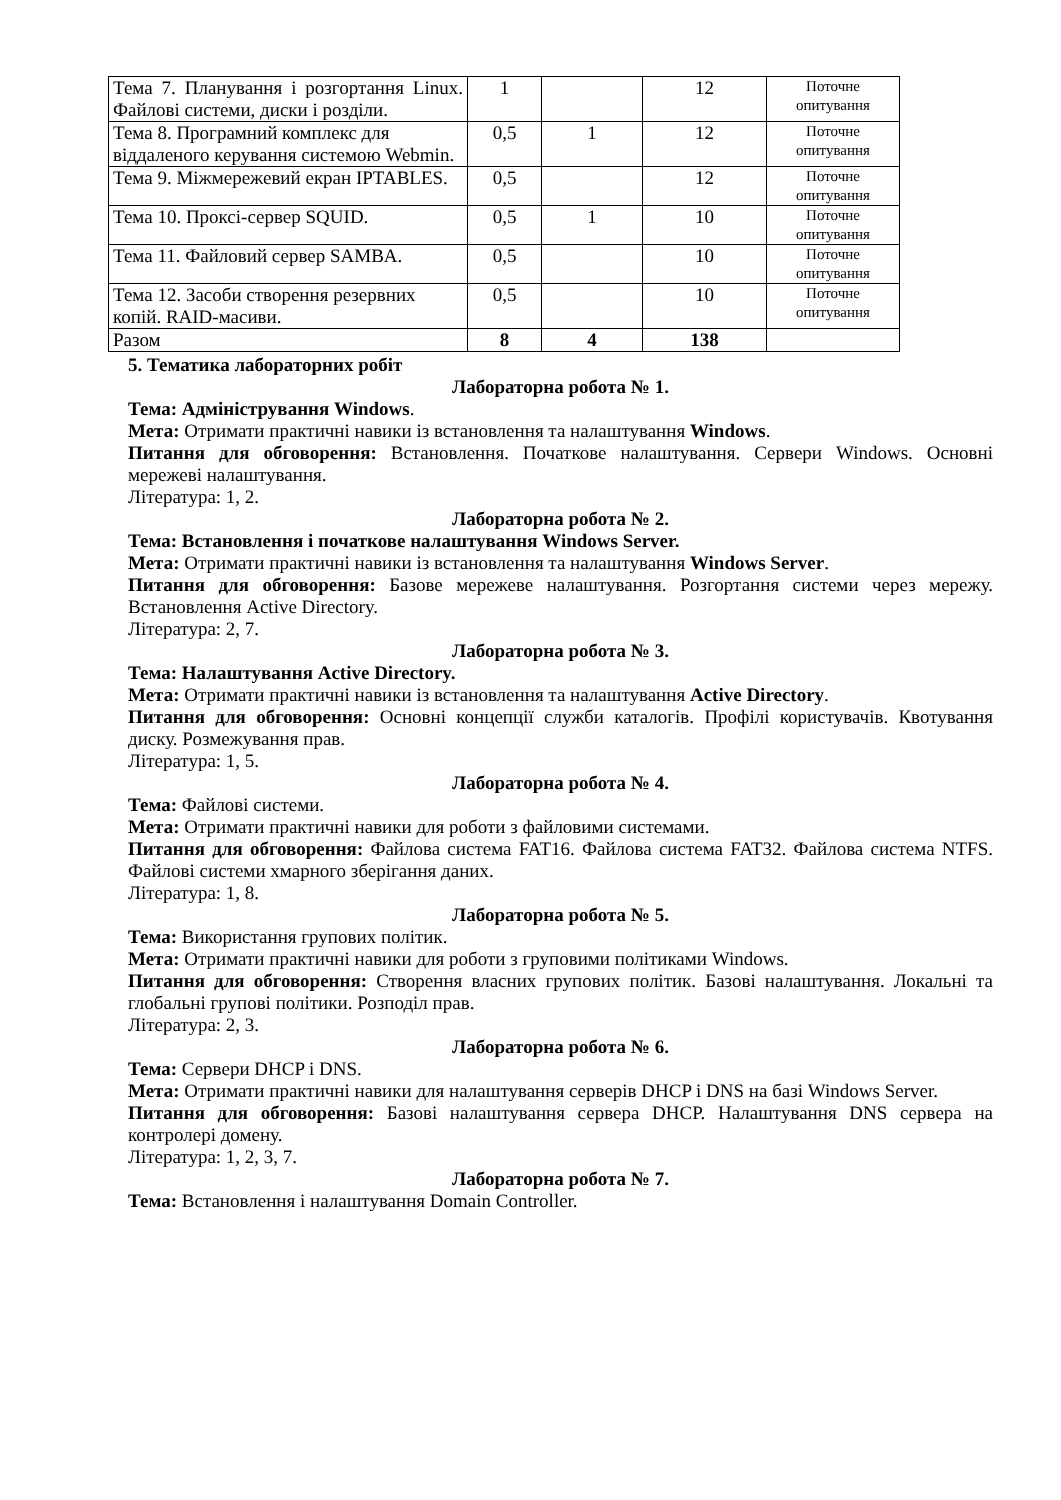| Тема 7. Планування і розгортання Linux. Файлові системи, диски і розділи. | 1 | | 12 | Поточне опитування |
| Тема 8. Програмний комплекс для віддаленого керування системою Webmin. | 0,5 | 1 | 12 | Поточне опитування |
| Тема 9. Міжмережевий екран IPTABLES. | 0,5 | | 12 | Поточне опитування |
| Тема 10. Проксі-сервер SQUID. | 0,5 | 1 | 10 | Поточне опитування |
| Тема 11. Файловий сервер SAMBA. | 0,5 | | 10 | Поточне опитування |
| Тема 12. Засоби створення резервних копій. RAID-масиви. | 0,5 | | 10 | Поточне опитування |
| Разом | 8 | 4 | 138 | |
5. Тематика лабораторних робіт
Лабораторна робота № 1.
Тема: Адміністрування Windows.
Мета: Отримати практичні навики із встановлення та налаштування Windows.
Питання для обговорення: Встановлення. Початкове налаштування. Сервери Windows. Основні мережеві налаштування.
Література: 1, 2.
Лабораторна робота № 2.
Тема: Встановлення і початкове налаштування Windows Server.
Мета: Отримати практичні навики із встановлення та налаштування Windows Server.
Питання для обговорення: Базове мережеве налаштування. Розгортання системи через мережу. Встановлення Active Directory.
Література: 2, 7.
Лабораторна робота № 3.
Тема: Налаштування Active Directory.
Мета: Отримати практичні навики із встановлення та налаштування Active Directory.
Питання для обговорення: Основні концепції служби каталогів. Профілі користувачів. Квотування диску. Розмежування прав.
Література: 1, 5.
Лабораторна робота № 4.
Тема: Файлові системи.
Мета: Отримати практичні навики для роботи з файловими системами.
Питання для обговорення: Файлова система FAT16. Файлова система FAT32. Файлова система NTFS. Файлові системи хмарного зберігання даних.
Література: 1, 8.
Лабораторна робота № 5.
Тема: Використання групових політик.
Мета: Отримати практичні навики для роботи з груповими політиками Windows.
Питання для обговорення: Створення власних групових політик. Базові налаштування. Локальні та глобальні групові політики. Розподіл прав.
Література: 2, 3.
Лабораторна робота № 6.
Тема: Сервери DHCP і DNS.
Мета: Отримати практичні навики для налаштування серверів DHCP і DNS на базі Windows Server.
Питання для обговорення: Базові налаштування сервера DHCP. Налаштування DNS сервера на контролері домену.
Література: 1, 2, 3, 7.
Лабораторна робота № 7.
Тема: Встановлення і налаштування Domain Controller.